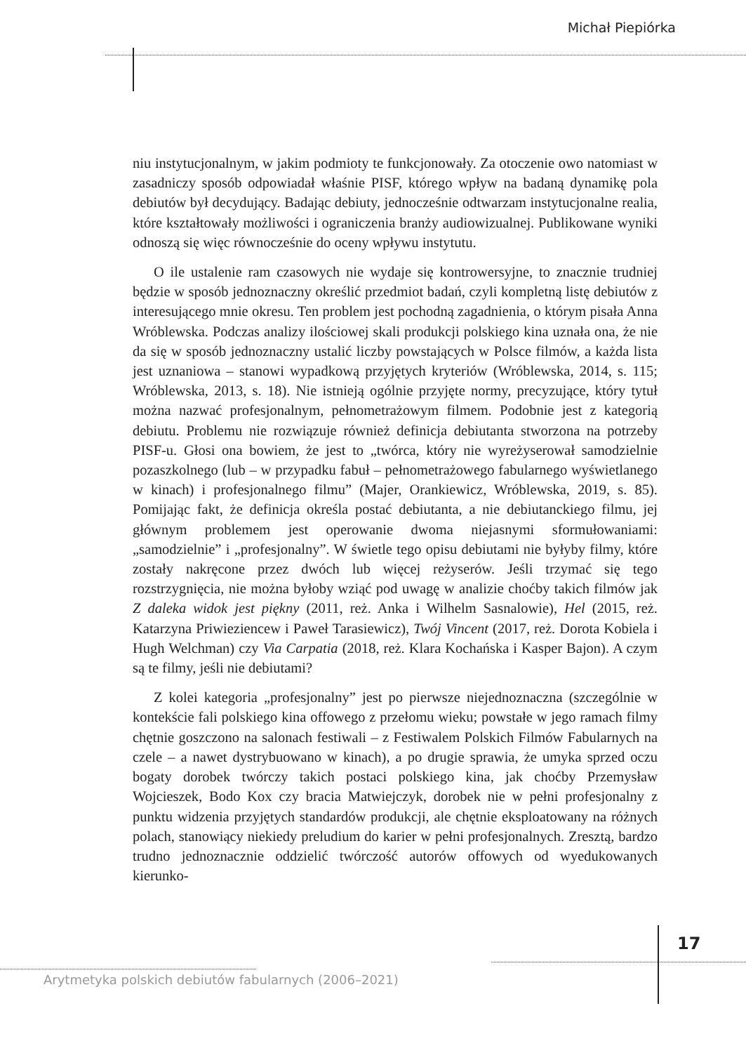Michał Piepiórka
niu instytucjonalnym, w jakim podmioty te funkcjonowały. Za otoczenie owo natomiast w zasadniczy sposób odpowiadał właśnie PISF, którego wpływ na badaną dynamikę pola debiutów był decydujący. Badając debiuty, jednocześnie odtwarzam instytucjonalne realia, które kształtowały możliwości i ograniczenia branży audiowizualnej. Publikowane wyniki odnoszą się więc równocześnie do oceny wpływu instytutu.
O ile ustalenie ram czasowych nie wydaje się kontrowersyjne, to znacznie trudniej będzie w sposób jednoznaczny określić przedmiot badań, czyli kompletną listę debiutów z interesującego mnie okresu. Ten problem jest pochodną zagadnienia, o którym pisała Anna Wróblewska. Podczas analizy ilościowej skali produkcji polskiego kina uznała ona, że nie da się w sposób jednoznaczny ustalić liczby powstających w Polsce filmów, a każda lista jest uznaniowa – stanowi wypadkową przyjętych kryteriów (Wróblewska, 2014, s. 115; Wróblewska, 2013, s. 18). Nie istnieją ogólnie przyjęte normy, precyzujące, który tytuł można nazwać profesjonalnym, pełnometrażowym filmem. Podobnie jest z kategorią debiutu. Problemu nie rozwiązuje również definicja debiutanta stworzona na potrzeby PISF-u. Głosi ona bowiem, że jest to „twórca, który nie wyreżyserował samodzielnie pozaszkolnego (lub – w przypadku fabuł – pełnometrażowego fabularnego wyświetlanego w kinach) i profesjonalnego filmu” (Majer, Orankiewicz, Wróblewska, 2019, s. 85). Pomijając fakt, że definicja określa postać debiutanta, a nie debiutanckiego filmu, jej głównym problemem jest operowanie dwoma niejasnymi sformułowaniami: „samodzielnie” i „profesjonalny”. W świetle tego opisu debiutami nie byłyby filmy, które zostały nakręcone przez dwóch lub więcej reżyserów. Jeśli trzymać się tego rozstrzygnięcia, nie można byłoby wziąć pod uwagę w analizie choćby takich filmów jak Z daleka widok jest piękny (2011, reż. Anka i Wilhelm Sasnalowie), Hel (2015, reż. Katarzyna Priwieziencew i Paweł Tarasiewicz), Twój Vincent (2017, reż. Dorota Kobiela i Hugh Welchman) czy Via Carpatia (2018, reż. Klara Kochańska i Kasper Bajon). A czym są te filmy, jeśli nie debiutami?
Z kolei kategoria „profesjonalny” jest po pierwsze niejednoznaczna (szczególnie w kontekście fali polskiego kina offowego z przełomu wieku; powstałe w jego ramach filmy chętnie goszczono na salonach festiwali – z Festiwalem Polskich Filmów Fabularnych na czele – a nawet dystrybuowano w kinach), a po drugie sprawia, że umyka sprzed oczu bogaty dorobek twórczy takich postaci polskiego kina, jak choćby Przemysław Wojcieszek, Bodo Kox czy bracia Matwiejczyk, dorobek nie w pełni profesjonalny z punktu widzenia przyjętych standardów produkcji, ale chętnie eksploatowany na różnych polach, stanowiący niekiedy preludium do karier w pełni profesjonalnych. Zresztą, bardzo trudno jednoznacznie oddzielić twórczość autorów offowych od wyedukowanych kierunko-
17
Arytmetyka polskich debiutów fabularnych (2006–2021)